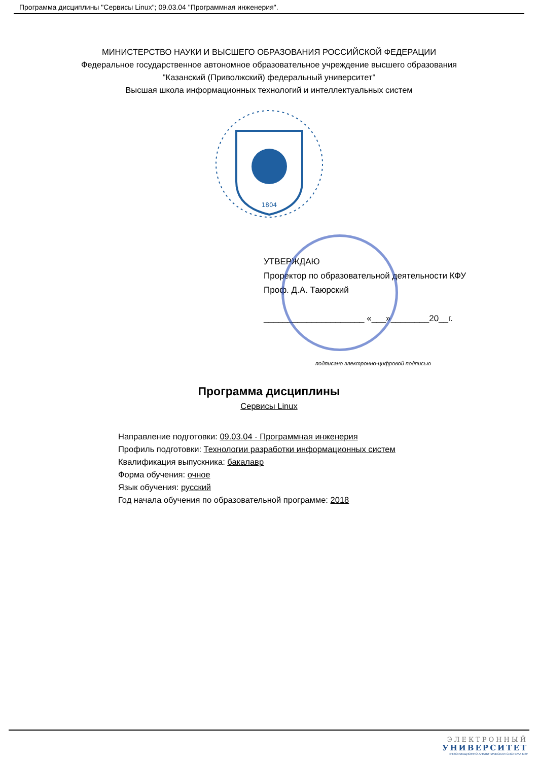Программа дисциплины "Сервисы Linux"; 09.03.04 "Программная инженерия".
МИНИСТЕРСТВО НАУКИ И ВЫСШЕГО ОБРАЗОВАНИЯ РОССИЙСКОЙ ФЕДЕРАЦИИ
Федеральное государственное автономное образовательное учреждение высшего образования
"Казанский (Приволжский) федеральный университет"
Высшая школа информационных технологий и интеллектуальных систем
1804
УТВЕРЖДАЮ
Проректор по образовательной деятельности КФУ
Проф. Д.А. Таюрский
_____________________ «___»________20__г.
подписано электронно-цифровой подписью
Программа дисциплины
Сервисы Linux
Направление подготовки: 09.03.04 - Программная инженерия
Профиль подготовки: Технологии разработки информационных систем
Квалификация выпускника: бакалавр
Форма обучения: очное
Язык обучения: русский
Год начала обучения по образовательной программе: 2018
ЭЛЕКТРОННЫЙ
УНИВЕРСИТЕТ
ИНФОРМАЦИОННО-АНАЛИТИЧЕСКАЯ СИСТЕМА КФУ